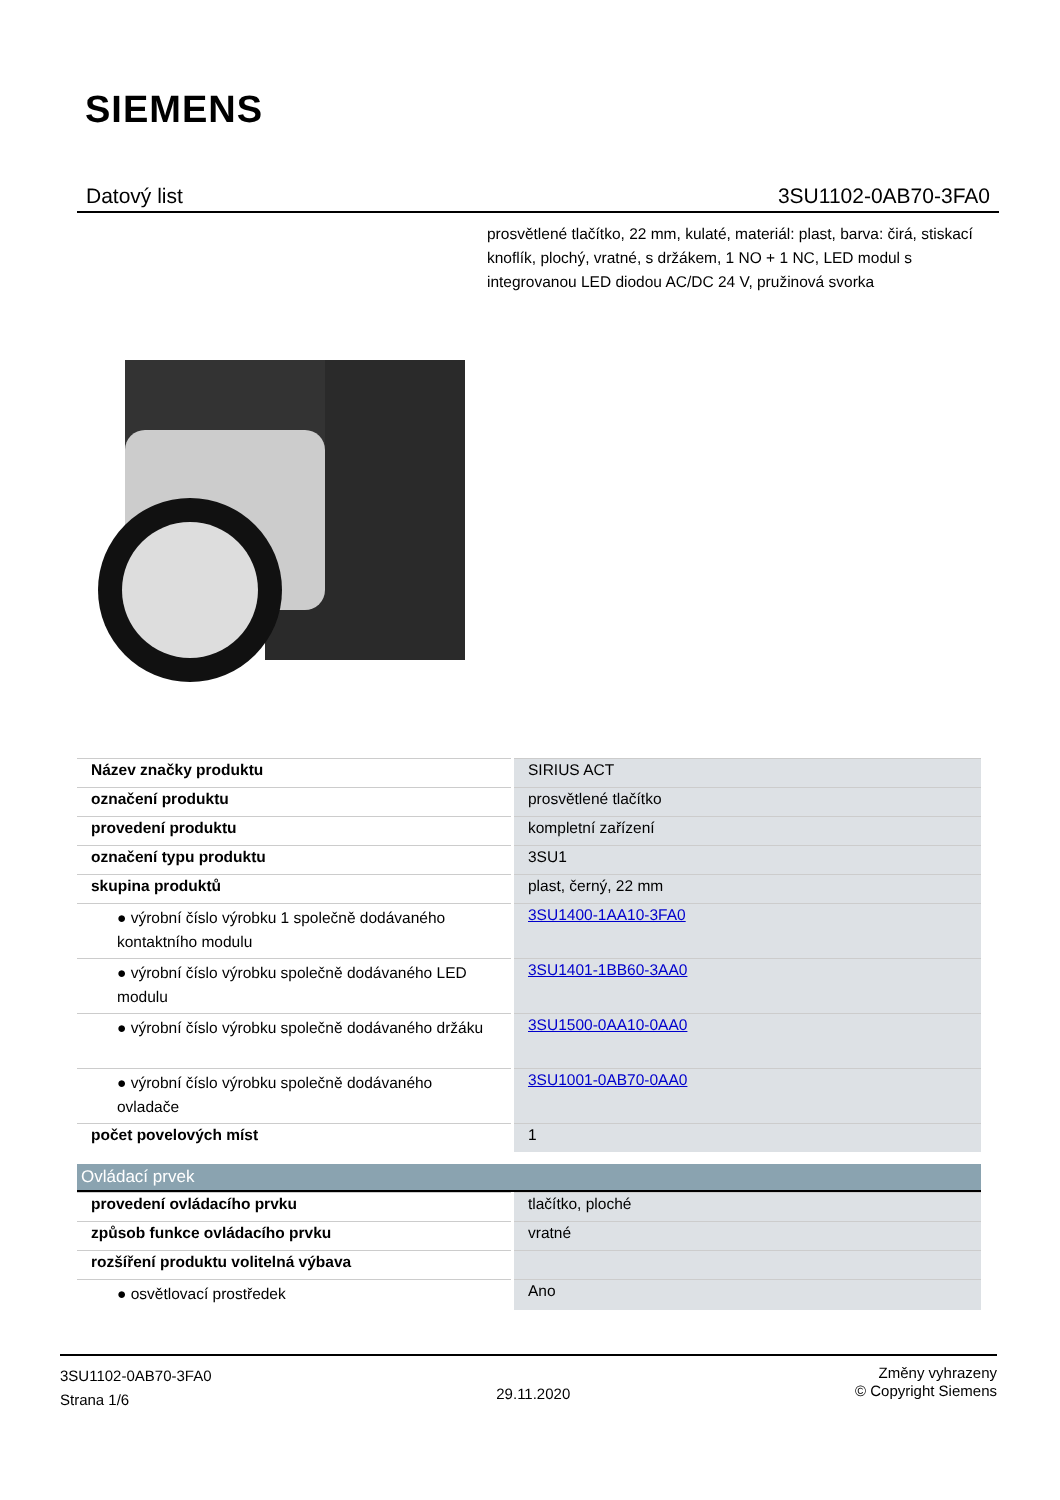SIEMENS
Datový list 3SU1102-0AB70-3FA0
prosvětlené tlačítko, 22 mm, kulaté, materiál: plast, barva: čirá, stiskací knoflík, plochý, vratné, s držákem, 1 NO + 1 NC, LED modul s integrovanou LED diodou AC/DC 24 V, pružinová svorka
| Název značky produktu | SIRIUS ACT |
| označení produktu | prosvětlené tlačítko |
| provedení produktu | kompletní zařízení |
| označení typu produktu | 3SU1 |
| skupina produktů | plast, černý, 22 mm |
| ● výrobní číslo výrobku 1 společně dodávaného kontaktního modulu | 3SU1400-1AA10-3FA0 |
| ● výrobní číslo výrobku společně dodávaného LED modulu | 3SU1401-1BB60-3AA0 |
| ● výrobní číslo výrobku společně dodávaného držáku | 3SU1500-0AA10-0AA0 |
| ● výrobní číslo výrobku společně dodávaného ovladače | 3SU1001-0AB70-0AA0 |
| počet povelových míst | 1 |
Ovládací prvek
| provedení ovládacího prvku | tlačítko, ploché |
| způsob funkce ovládacího prvku | vratné |
| rozšíření produktu volitelná výbava | |
| ● osvětlovací prostředek | Ano |
3SU1102-0AB70-3FA0
Strana 1/6
29.11.2020
Změny vyhrazeny
© Copyright Siemens